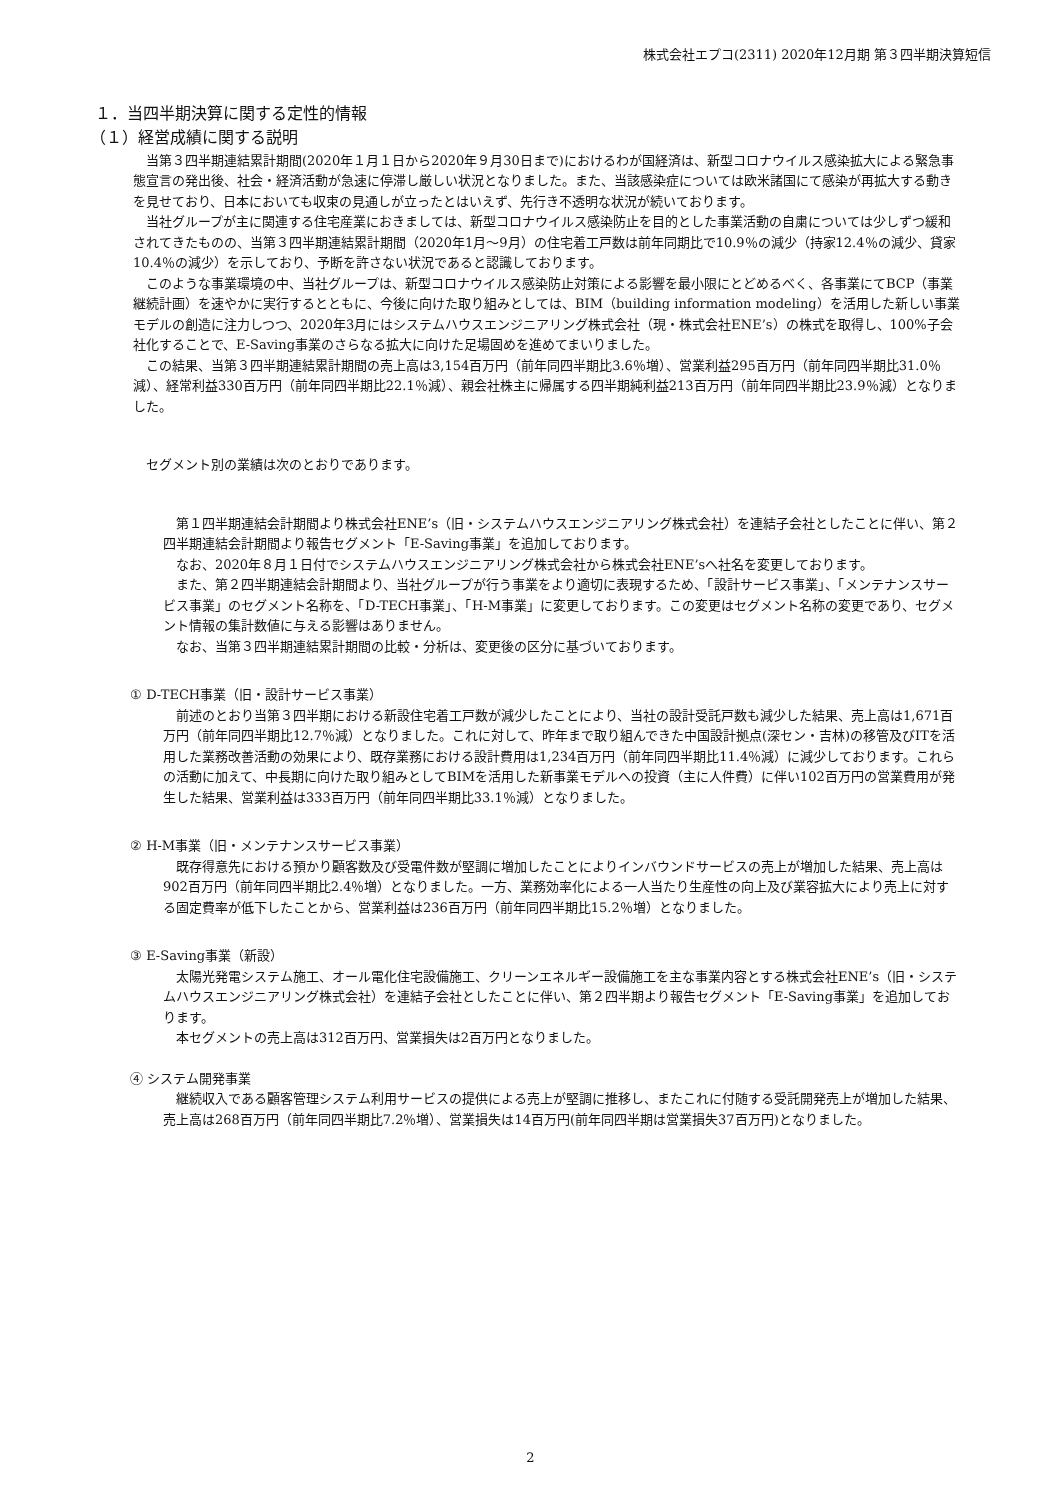株式会社エプコ(2311) 2020年12月期 第３四半期決算短信
１．当四半期決算に関する定性的情報
（１）経営成績に関する説明
当第３四半期連結累計期間(2020年１月１日から2020年９月30日まで)におけるわが国経済は、新型コロナウイルス感染拡大による緊急事態宣言の発出後、社会・経済活動が急速に停滞し厳しい状況となりました。また、当該感染症については欧米諸国にて感染が再拡大する動きを見せており、日本においても収束の見通しが立ったとはいえず、先行き不透明な状況が続いております。
当社グループが主に関連する住宅産業におきましては、新型コロナウイルス感染防止を目的とした事業活動の自粛については少しずつ緩和されてきたものの、当第３四半期連結累計期間（2020年1月～9月）の住宅着工戸数は前年同期比で10.9％の減少（持家12.4％の減少、貸家10.4％の減少）を示しており、予断を許さない状況であると認識しております。
このような事業環境の中、当社グループは、新型コロナウイルス感染防止対策による影響を最小限にとどめるべく、各事業にてBCP（事業継続計画）を速やかに実行するとともに、今後に向けた取り組みとしては、BIM（building information modeling）を活用した新しい事業モデルの創造に注力しつつ、2020年3月にはシステムハウスエンジニアリング株式会社（現・株式会社ENE’s）の株式を取得し、100%子会社化することで、E-Saving事業のさらなる拡大に向けた足場固めを進めてまいりました。
この結果、当第３四半期連結累計期間の売上高は3,154百万円（前年同四半期比3.6％増）、営業利益295百万円（前年同四半期比31.0％減）、経常利益330百万円（前年同四半期比22.1％減）、親会社株主に帰属する四半期純利益213百万円（前年同四半期比23.9％減）となりました。
セグメント別の業績は次のとおりであります。
第１四半期連結会計期間より株式会社ENE’s（旧・システムハウスエンジニアリング株式会社）を連結子会社としたことに伴い、第２四半期連結会計期間より報告セグメント「E-Saving事業」を追加しております。
なお、2020年８月１日付でシステムハウスエンジニアリング株式会社から株式会社ENE’sへ社名を変更しております。
また、第２四半期連結会計期間より、当社グループが行う事業をより適切に表現するため、「設計サービス事業」、「メンテナンスサービス事業」のセグメント名称を、「D-TECH事業」、「H-M事業」に変更しております。この変更はセグメント名称の変更であり、セグメント情報の集計数値に与える影響はありません。
なお、当第３四半期連結累計期間の比較・分析は、変更後の区分に基づいております。
① D-TECH事業（旧・設計サービス事業）
前述のとおり当第３四半期における新設住宅着工戸数が減少したことにより、当社の設計受託戸数も減少した結果、売上高は1,671百万円（前年同四半期比12.7％減）となりました。これに対して、昨年まで取り組んできた中国設計拠点(深セン・吉林)の移管及びITを活用した業務改善活動の効果により、既存業務における設計費用は1,234百万円（前年同四半期比11.4％減）に減少しております。これらの活動に加えて、中長期に向けた取り組みとしてBIMを活用した新事業モデルへの投資（主に人件費）に伴い102百万円の営業費用が発生した結果、営業利益は333百万円（前年同四半期比33.1％減）となりました。
② H-M事業（旧・メンテナンスサービス事業）
既存得意先における預かり顧客数及び受電件数が堅調に増加したことによりインバウンドサービスの売上が増加した結果、売上高は902百万円（前年同四半期比2.4％増）となりました。一方、業務効率化による一人当たり生産性の向上及び業容拡大により売上に対する固定費率が低下したことから、営業利益は236百万円（前年同四半期比15.2％増）となりました。
③ E-Saving事業（新設）
太陽光発電システム施工、オール電化住宅設備施工、クリーンエネルギー設備施工を主な事業内容とする株式会社ENE’s（旧・システムハウスエンジニアリング株式会社）を連結子会社としたことに伴い、第２四半期より報告セグメント「E-Saving事業」を追加しております。
本セグメントの売上高は312百万円、営業損失は2百万円となりました。
④ システム開発事業
継続収入である顧客管理システム利用サービスの提供による売上が堅調に推移し、またこれに付随する受託開発売上が増加した結果、売上高は268百万円（前年同四半期比7.2％増）、営業損失は14百万円(前年同四半期は営業損失37百万円)となりました。
2